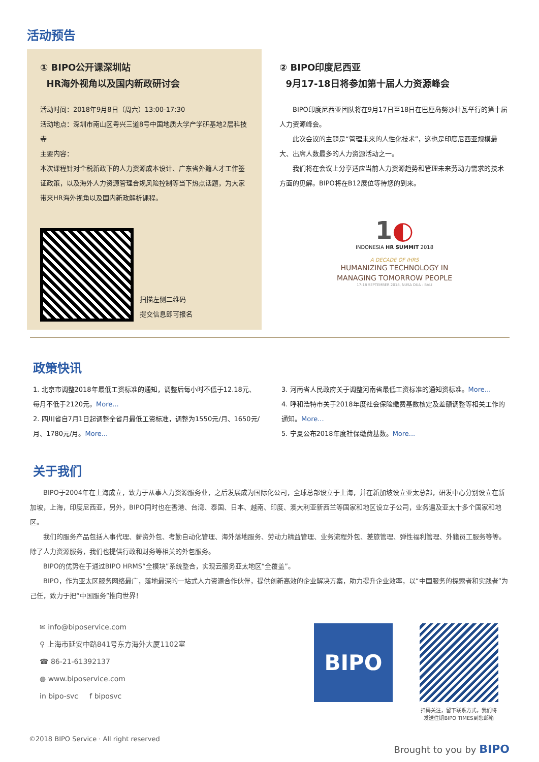活动预告
① BIPO公开课深圳站
HR海外视角以及国内新政研讨会
活动时间：2018年9月8日（周六）13:00-17:30
活动地点：深圳市南山区粤兴三道8号中国地质大学产学研基地2层科技寺
主要内容：
本次课程针对个税新政下的人力资源成本设计、广东省外籍人才工作签证政策，以及海外人力资源管理合规风险控制等当下热点话题，为大家带来HR海外视角以及国内新政解析课程。
扫描左侧二维码
提交信息即可报名
② BIPO印度尼西亚
9月17-18日将参加第十届人力资源峰会
BIPO印度尼西亚团队将在9月17日至18日在巴厘岛努沙杜瓦举行的第十届人力资源峰会。
此次会议的主题是“管理未来的人性化技术”，这也是印度尼西亚规模最大、出席人数最多的人力资源活动之一。
我们将在会议上分享适应当前人力资源趋势和管理未来劳动力需求的技术方面的见解。BIPO将在B12展位等待您的到来。
1◐
INDONESIA HR SUMMIT 2018
A DECADE OF IHRS
HUMANIZING TECHNOLOGY IN
MANAGING TOMORROW PEOPLE
17-18 SEPTEMBER 2018, NUSA DUA - BALI
政策快讯
1. 北京市调整2018年最低工资标准的通知，调整后每小时不低于12.18元、每月不低于2120元。More...
2. 四川省自7月1日起调整全省月最低工资标准，调整为1550元/月、1650元/月、1780元/月。More...
3. 河南省人民政府关于调整河南省最低工资标准的通知资标准。More...
4. 呼和浩特市关于2018年度社会保险缴费基数核定及差额调整等相关工作的通知。More...
5. 宁夏公布2018年度社保缴费基数。More...
关于我们
BIPO于2004年在上海成立，致力于从事人力资源服务业，之后发展成为国际化公司，全球总部设立于上海，并在新加坡设立亚太总部，研发中心分别设立在新加坡，上海，印度尼西亚，另外，BIPO同时也在香港、台湾、泰国、日本、越南、印度、澳大利亚新西兰等国家和地区设立子公司，业务遍及亚太十多个国家和地区。
我们的服务产品包括人事代理、薪资外包、考勤自动化管理、海外落地服务、劳动力精益管理、业务流程外包、差旅管理、弹性福利管理、外籍员工服务等等。除了人力资源服务，我们也提供行政和财务等相关的外包服务。
BIPO的优势在于通过BIPO HRMS“全模块”系统整合，实现云服务亚太地区“全覆盖”。
BIPO，作为亚太区服务网络最广，落地最深的一站式人力资源合作伙伴，提供创新高效的企业解决方案，助力提升企业效率，以“中国服务的探索者和实践者”为己任，致力于把“中国服务”推向世界！
✉ info@biposervice.com
⚲ 上海市延安中路841号东方海外大厦1102室
☎ 86-21-61392137
◍ www.biposervice.com
in bipo-svc f biposvc
BIPO
扫码关注，留下联系方式，我们将
发送往期BIPO TIMES到您邮箱
©2018 BIPO Service · All right reserved
Brought to you by BIPO